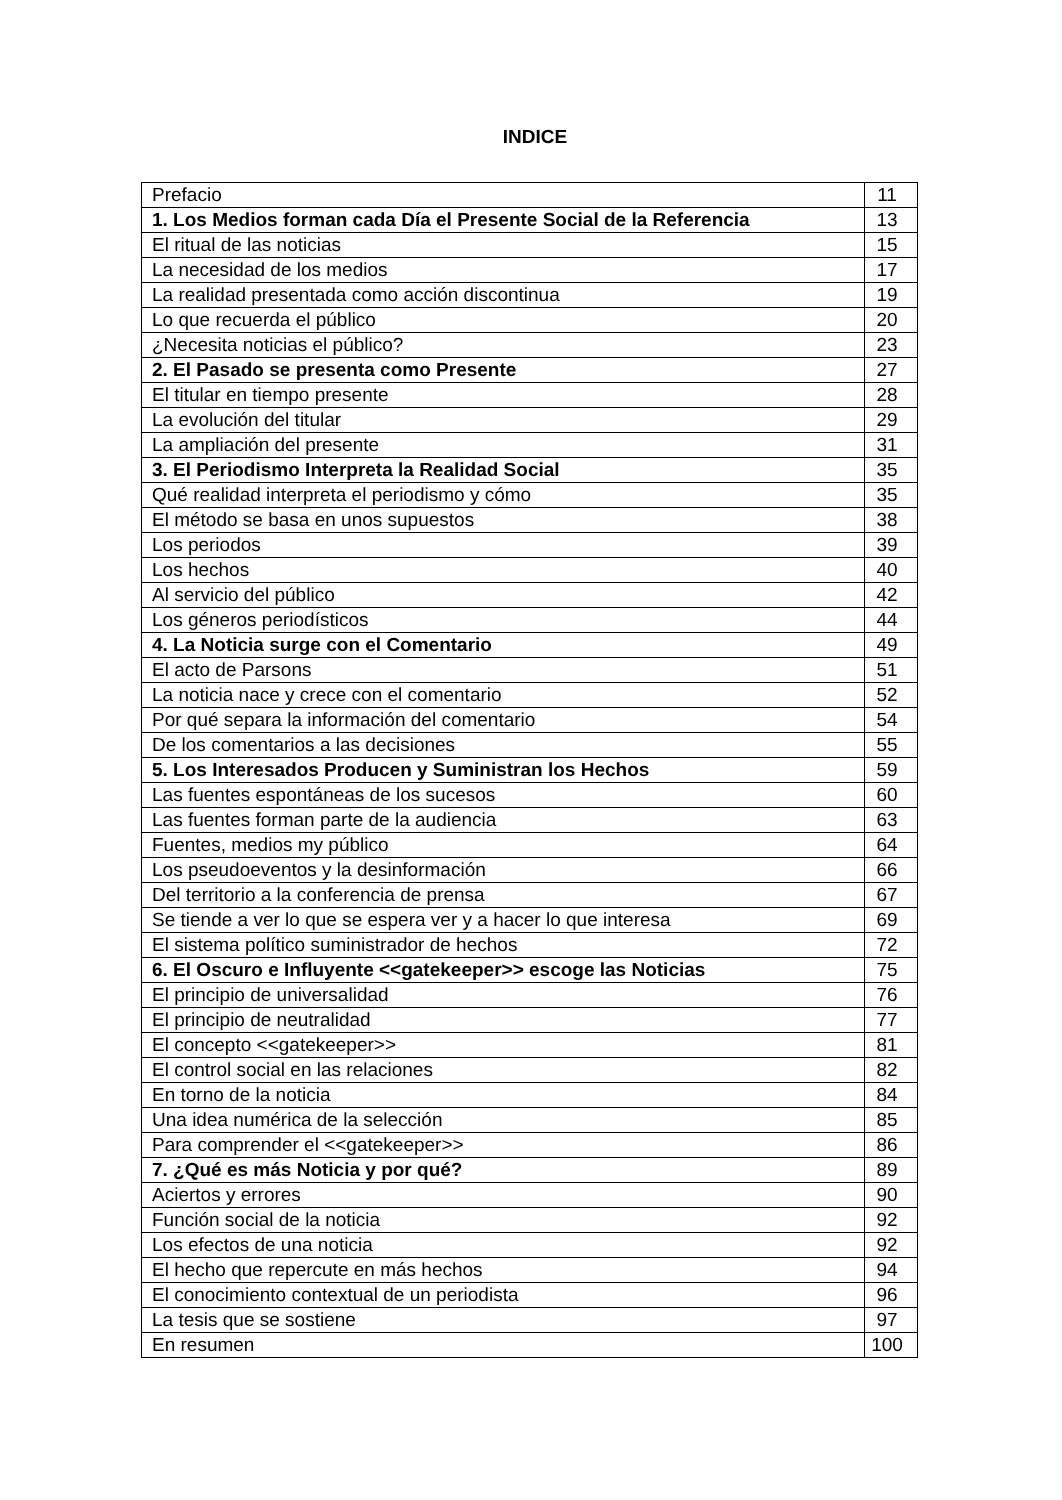INDICE
| Prefacio | 11 |
| 1. Los Medios forman cada Día el Presente Social de la Referencia | 13 |
| El ritual de las noticias | 15 |
| La necesidad de los medios | 17 |
| La realidad presentada como acción discontinua | 19 |
| Lo que recuerda el público | 20 |
| ¿Necesita noticias el público? | 23 |
| 2. El Pasado se presenta como Presente | 27 |
| El titular en tiempo presente | 28 |
| La evolución del titular | 29 |
| La ampliación del presente | 31 |
| 3. El Periodismo Interpreta la Realidad Social | 35 |
| Qué realidad interpreta el periodismo y cómo | 35 |
| El método se basa en unos supuestos | 38 |
| Los periodos | 39 |
| Los hechos | 40 |
| Al servicio del público | 42 |
| Los géneros periodísticos | 44 |
| 4. La Noticia surge con el Comentario | 49 |
| El acto de Parsons | 51 |
| La noticia nace y crece con el comentario | 52 |
| Por qué separa la información del comentario | 54 |
| De los comentarios a las decisiones | 55 |
| 5. Los Interesados Producen y Suministran los Hechos | 59 |
| Las fuentes espontáneas de los sucesos | 60 |
| Las fuentes forman parte de la audiencia | 63 |
| Fuentes, medios my público | 64 |
| Los pseudoeventos y la desinformación | 66 |
| Del territorio a la conferencia de prensa | 67 |
| Se tiende a ver lo que se espera ver y a hacer lo que interesa | 69 |
| El sistema político suministrador de hechos | 72 |
| 6. El Oscuro e Influyente <<gatekeeper>> escoge las Noticias | 75 |
| El principio de universalidad | 76 |
| El principio de neutralidad | 77 |
| El concepto <<gatekeeper>> | 81 |
| El control social en las relaciones | 82 |
| En torno de la noticia | 84 |
| Una idea numérica de la selección | 85 |
| Para comprender el <<gatekeeper>> | 86 |
| 7. ¿Qué es más Noticia y por qué? | 89 |
| Aciertos y errores | 90 |
| Función social de la noticia | 92 |
| Los efectos de una noticia | 92 |
| El hecho que repercute en más hechos | 94 |
| El conocimiento contextual de un periodista | 96 |
| La tesis que se sostiene | 97 |
| En resumen | 100 |